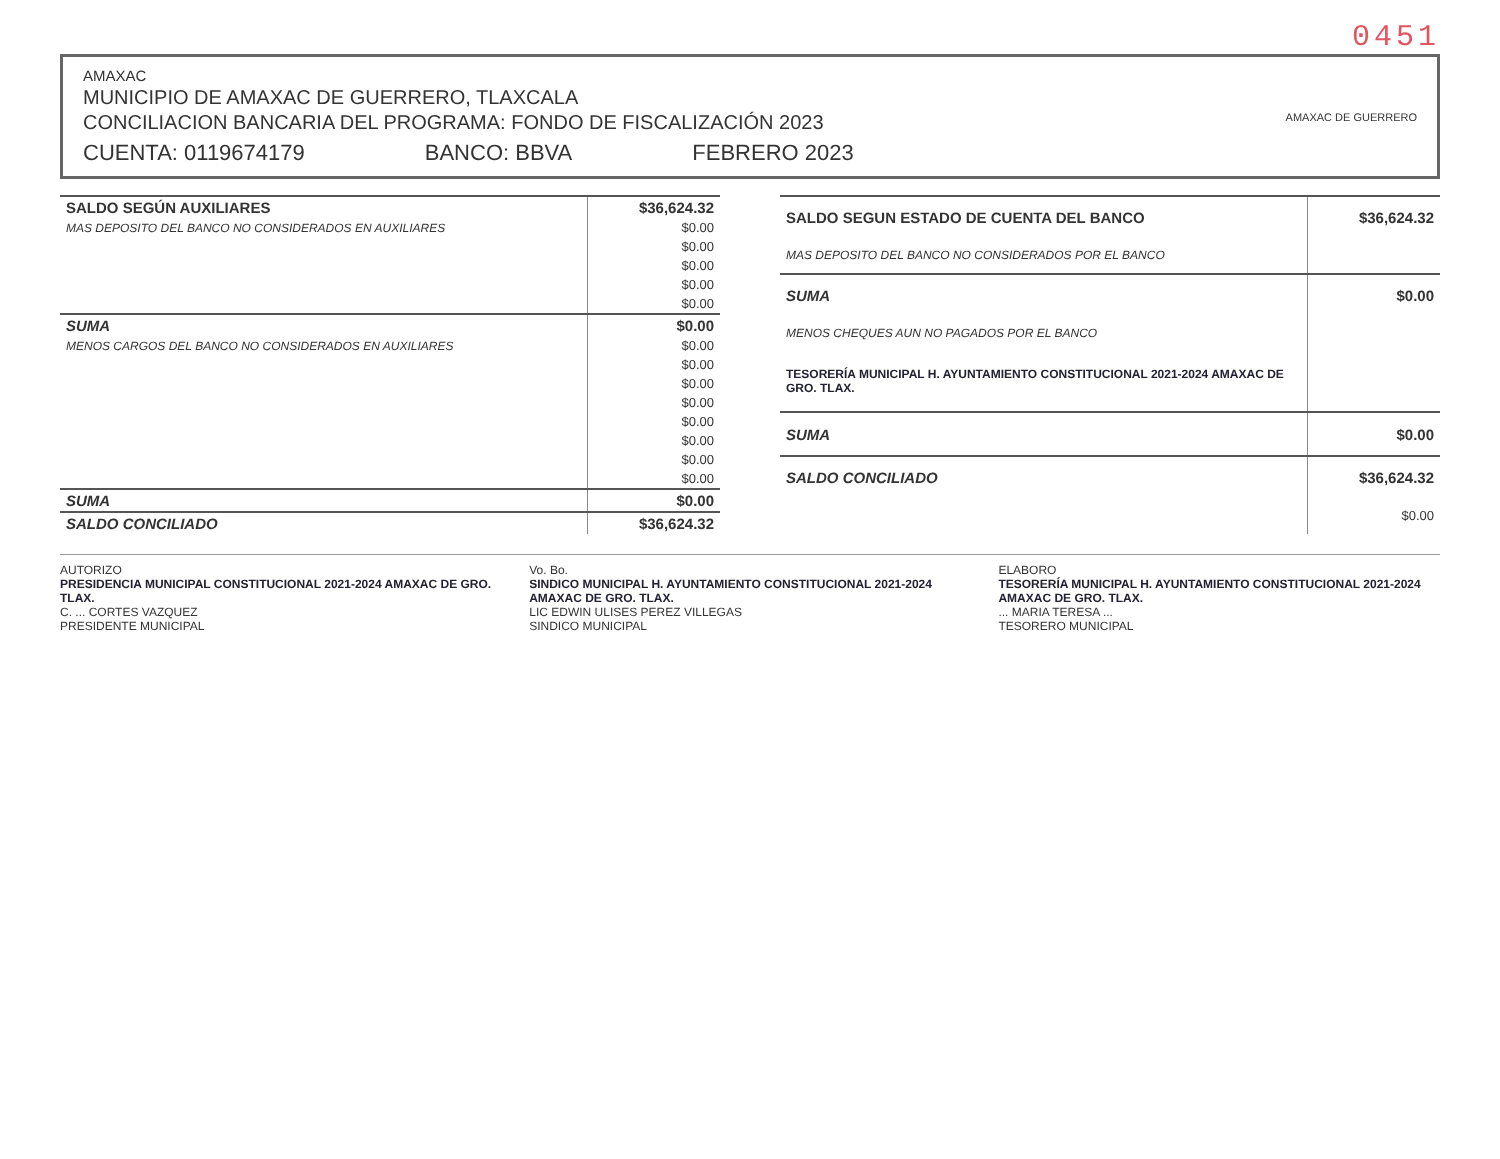0451
AMAXAC
MUNICIPIO DE AMAXAC DE GUERRERO, TLAXCALA
CONCILIACION BANCARIA DEL PROGRAMA: FONDO DE FISCALIZACIÓN 2023
CUENTA: 0119674179 BANCO: BBVA FEBRERO 2023
AMAXAC DE GUERRERO
| SALDO SEGÚN AUXILIARES | $36,624.32 |
| MAS DEPOSITO DEL BANCO NO CONSIDERADOS EN AUXILIARES | $0.00 |
| | $0.00 |
| | $0.00 |
| | $0.00 |
| | $0.00 |
| SUMA | $0.00 |
| MENOS CARGOS DEL BANCO NO CONSIDERADOS EN AUXILIARES | $0.00 |
| | $0.00 |
| | $0.00 |
| | $0.00 |
| | $0.00 |
| | $0.00 |
| | $0.00 |
| | $0.00 |
| SUMA | $0.00 |
| SALDO CONCILIADO | $36,624.32 |
| SALDO SEGUN ESTADO DE CUENTA DEL BANCO | $36,624.32 |
| MAS DEPOSITO DEL BANCO NO CONSIDERADOS POR EL BANCO | |
| SUMA | $0.00 |
| MENOS CHEQUES AUN NO PAGADOS POR EL BANCO | |
| TESORERÍA MUNICIPAL H. AYUNTAMIENTO CONSTITUCIONAL 2021-2024 AMAXAC DE GRO. TLAX. | |
| SUMA | $0.00 |
| SALDO CONCILIADO | $36,624.32 |
| | $0.00 |
AUTORIZO
PRESIDENCIA MUNICIPAL CONSTITUCIONAL 2021-2024 AMAXAC DE GRO. TLAX.
C. ... CORTES VAZQUEZ
PRESIDENTE MUNICIPAL
Vo. Bo.
SINDICO MUNICIPAL H. AYUNTAMIENTO CONSTITUCIONAL 2021-2024 AMAXAC DE GRO. TLAX.
LIC EDWIN ULISES PEREZ VILLEGAS
SINDICO MUNICIPAL
ELABORO
TESORERÍA MUNICIPAL H. AYUNTAMIENTO CONSTITUCIONAL 2021-2024 AMAXAC DE GRO. TLAX.
... MARIA TERESA ...
TESORERO MUNICIPAL